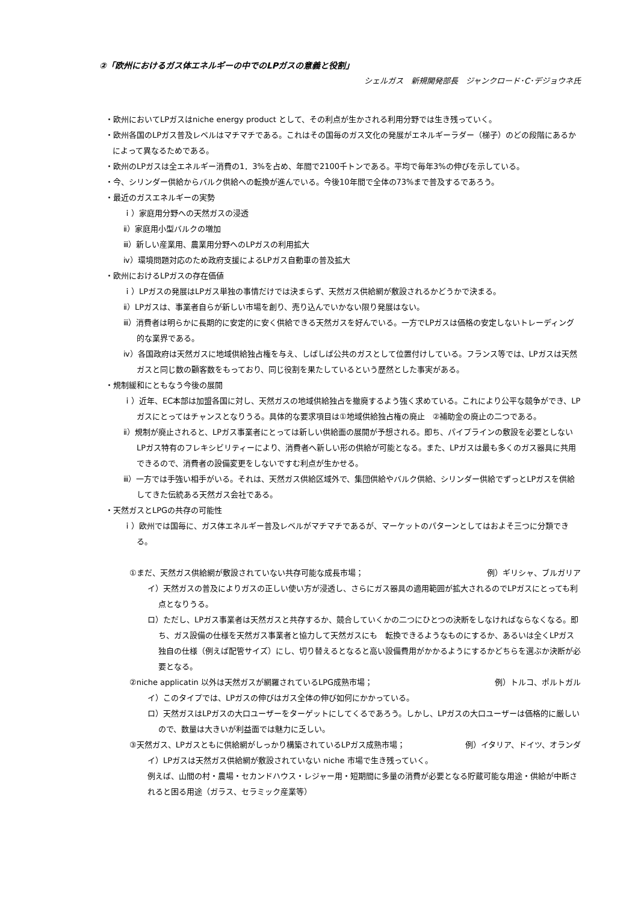②「欧州におけるガス体エネルギーの中でのLPガスの意義と役割」
シェルガス　新規開発部長　ジャンクロード･C･デジョウネ氏
・欧州においてLPガスはniche energy product として、その利点が生かされる利用分野では生き残っていく。
・欧州各国のLPガス普及レベルはマチマチである。これはその国毎のガス文化の発展がエネルギーラダー（梯子）のどの段階にあるかによって異なるためである。
・欧州のLPガスは全エネルギー消費の1．3%を占め、年間で2100千トンである。平均で毎年3%の伸びを示している。
・今、シリンダー供給からバルク供給への転換が進んでいる。今後10年間で全体の73%まで普及するであろう。
・最近のガスエネルギーの実勢
ｉ）家庭用分野への天然ガスの浸透
ⅱ）家庭用小型バルクの増加
ⅲ）新しい産業用、農業用分野へのLPガスの利用拡大
ⅳ）環境問題対応のため政府支援によるLPガス自動車の普及拡大
・欧州におけるLPガスの存在価値
ｉ）LPガスの発展はLPガス単独の事情だけでは決まらず、天然ガス供給網が敷設されるかどうかで決まる。
ⅱ）LPガスは、事業者自らが新しい市場を創り、売り込んでいかない限り発展はない。
ⅲ）消費者は明らかに長期的に安定的に安く供給できる天然ガスを好んでいる。一方でLPガスは価格の安定しないトレーディング的な業界である。
ⅳ）各国政府は天然ガスに地域供給独占権を与え、しばしば公共のガスとして位置付けしている。フランス等では、LPガスは天然ガスと同じ数の顧客数をもっており、同じ役割を果たしているという歴然とした事実がある。
・規制緩和にともなう今後の展開
ｉ）近年、EC本部は加盟各国に対し、天然ガスの地域供給独占を撤廃するよう強く求めている。これにより公平な競争ができ、LPガスにとってはチャンスとなりうる。具体的な要求項目は①地域供給独占権の廃止　②補助金の廃止の二つである。
ⅱ）規制が廃止されると、LPガス事業者にとっては新しい供給面の展開が予想される。即ち、パイプラインの敷設を必要としないLPガス特有のフレキシビリティーにより、消費者へ新しい形の供給が可能となる。また、LPガスは最も多くのガス器具に共用できるので、消費者の設備変更をしないですむ利点が生かせる。
ⅲ）一方では手強い相手がいる。それは、天然ガス供給区域外で、集団供給やバルク供給、シリンダー供給でずっとLPガスを供給してきた伝統ある天然ガス会社である。
・天然ガスとLPGの共存の可能性
ｉ）欧州では国毎に、ガス体エネルギー普及レベルがマチマチであるが、マーケットのパターンとしてはおよそ三つに分類できる。
①まだ、天然ガス供給網が敷設されていない共存可能な成長市場； 例）ギリシャ、ブルガリア
イ）天然ガスの普及によりガスの正しい使い方が浸透し、さらにガス器具の適用範囲が拡大されるのでLPガスにとっても利点となりうる。
ロ）ただし、LPガス事業者は天然ガスと共存するか、競合していくかの二つにひとつの決断をしなければならなくなる。即ち、ガス設備の仕様を天然ガス事業者と協力して天然ガスにも　転換できるようなものにするか、あるいは全くLPガス独自の仕様（例えば配管サイズ）にし、切り替えるとなると高い設備費用がかかるようにするかどちらを選ぶか決断が必要となる。
②niche applicatin 以外は天然ガスが網羅されているLPG成熟市場； 例）トルコ、ポルトガル
イ）このタイプでは、LPガスの伸びはガス全体の伸び如何にかかっている。
ロ）天然ガスはLPガスの大口ユーザーをターゲットにしてくるであろう。しかし、LPガスの大口ユーザーは価格的に厳しいので、数量は大きいが利益面では魅力に乏しい。
③天然ガス、LPガスともに供給網がしっかり構築されているLPガス成熟市場； 例）イタリア、ドイツ、オランダ
イ）LPガスは天然ガス供給網が敷設されていない niche 市場で生き残っていく。
例えば、山間の村・農場・セカンドハウス・レジャー用・短期間に多量の消費が必要となる貯蔵可能な用途・供給が中断されると困る用途（ガラス、セラミック産業等）